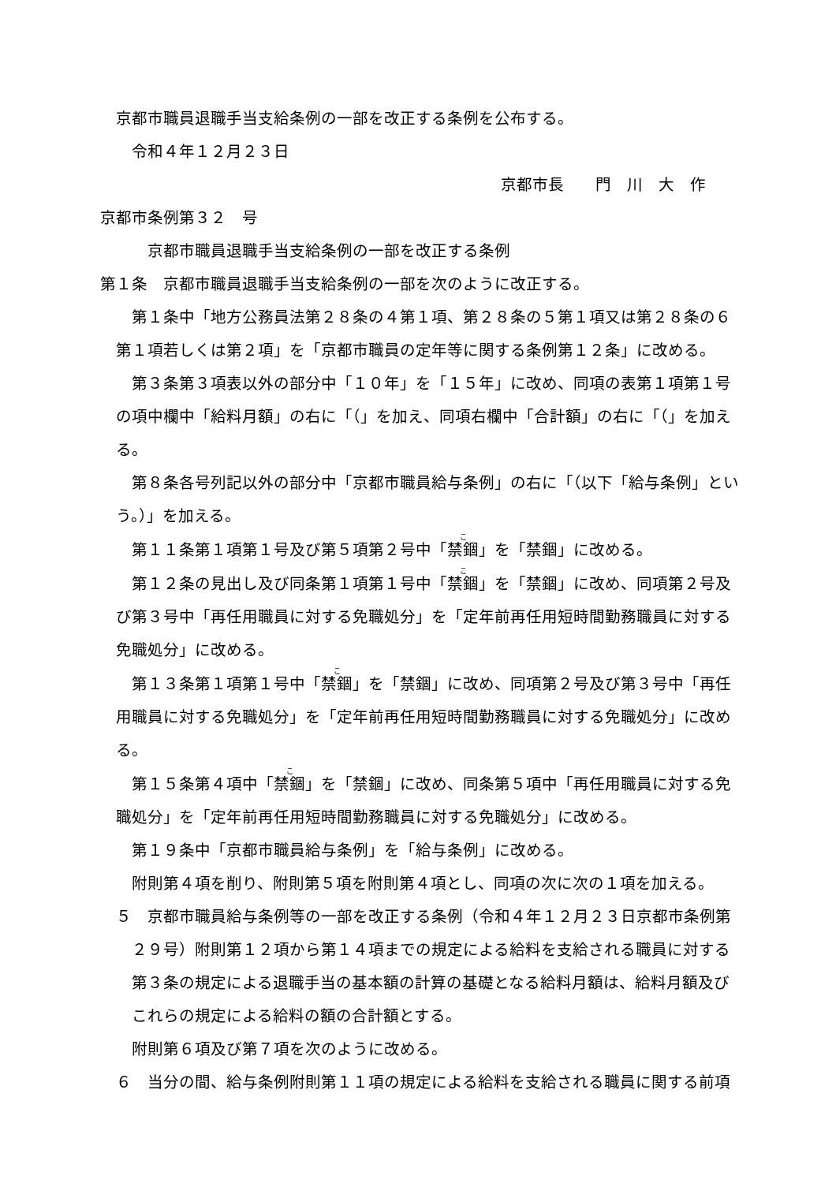京都市職員退職手当支給条例の一部を改正する条例を公布する。
令和４年１２月２３日
京都市長　　門　川　大　作
京都市条例第３２　号
京都市職員退職手当支給条例の一部を改正する条例
第１条　京都市職員退職手当支給条例の一部を次のように改正する。
第１条中「地方公務員法第２８条の４第１項、第２８条の５第１項又は第２８条の６第１項若しくは第２項」を「京都市職員の定年等に関する条例第１２条」に改める。
第３条第３項表以外の部分中「１０年」を「１５年」に改め、同項の表第１項第１号の項中欄中「給料月額」の右に「（」を加え、同項右欄中「合計額」の右に「（」を加える。
第８条各号列記以外の部分中「京都市職員給与条例」の右に「（以下「給与条例」という。）」を加える。
第１１条第１項第１号及び第５項第２号中「禁錮」を「禁錮」に改める。
第１２条の見出し及び同条第１項第１号中「禁錮」を「禁錮」に改め、同項第２号及び第３号中「再任用職員に対する免職処分」を「定年前再任用短時間勤務職員に対する免職処分」に改める。
第１３条第１項第１号中「禁錮」を「禁錮」に改め、同項第２号及び第３号中「再任用職員に対する免職処分」を「定年前再任用短時間勤務職員に対する免職処分」に改める。
第１５条第４項中「禁錮」を「禁錮」に改め、同条第５項中「再任用職員に対する免職処分」を「定年前再任用短時間勤務職員に対する免職処分」に改める。
第１９条中「京都市職員給与条例」を「給与条例」に改める。
附則第４項を削り、附則第５項を附則第４項とし、同項の次に次の１項を加える。
５　京都市職員給与条例等の一部を改正する条例（令和４年１２月２３日京都市条例第２９号）附則第１２項から第１４項までの規定による給料を支給される職員に対する第３条の規定による退職手当の基本額の計算の基礎となる給料月額は、給料月額及びこれらの規定による給料の額の合計額とする。
附則第６項及び第７項を次のように改める。
６　当分の間、給与条例附則第１１項の規定による給料を支給される職員に関する前項